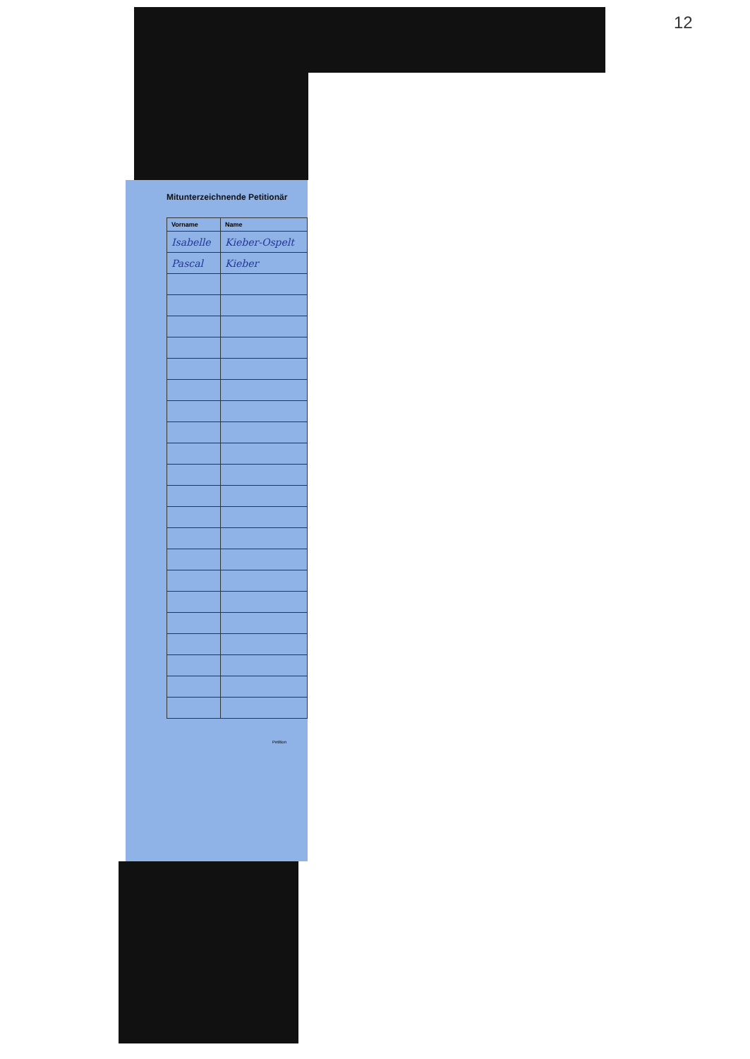12
Mitunterzeichnende Petitionär
| Vorname | Name |
| --- | --- |
| Isabelle | Kieber-Ospelt |
| Pascal | Kieber |
Petition